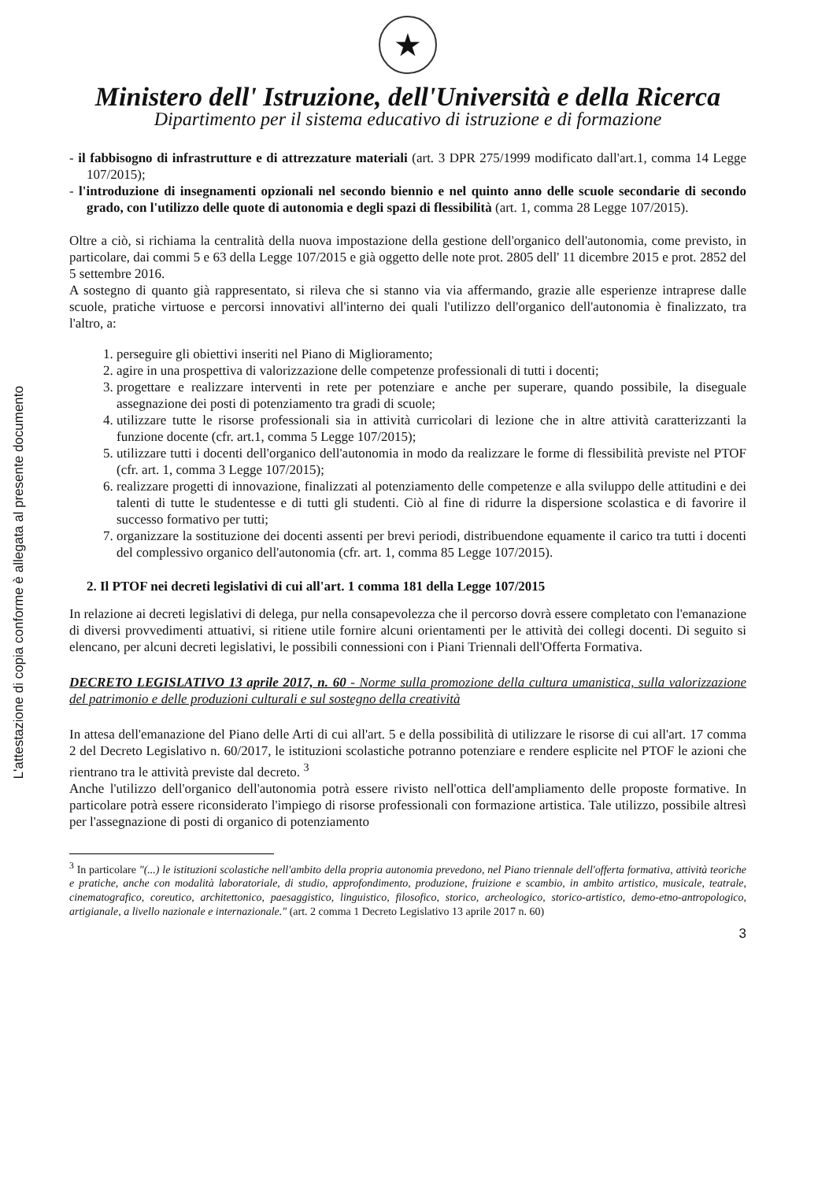L'attestazione di copia conforme è allegata al presente documento
★
Ministero dell' Istruzione, dell'Università e della Ricerca
Dipartimento per il sistema educativo di istruzione e di formazione
- il fabbisogno di infrastrutture e di attrezzature materiali (art. 3 DPR 275/1999 modificato dall'art.1, comma 14 Legge 107/2015);
- l'introduzione di insegnamenti opzionali nel secondo biennio e nel quinto anno delle scuole secondarie di secondo grado, con l'utilizzo delle quote di autonomia e degli spazi di flessibilità (art. 1, comma 28 Legge 107/2015).
Oltre a ciò, si richiama la centralità della nuova impostazione della gestione dell'organico dell'autonomia, come previsto, in particolare, dai commi 5 e 63 della Legge 107/2015 e già oggetto delle note prot. 2805 dell' 11 dicembre 2015 e prot. 2852 del 5 settembre 2016.
A sostegno di quanto già rappresentato, si rileva che si stanno via via affermando, grazie alle esperienze intraprese dalle scuole, pratiche virtuose e percorsi innovativi all'interno dei quali l'utilizzo dell'organico dell'autonomia è finalizzato, tra l'altro, a:
1. perseguire gli obiettivi inseriti nel Piano di Miglioramento;
2. agire in una prospettiva di valorizzazione delle competenze professionali di tutti i docenti;
3. progettare e realizzare interventi in rete per potenziare e anche per superare, quando possibile, la diseguale assegnazione dei posti di potenziamento tra gradi di scuole;
4. utilizzare tutte le risorse professionali sia in attività curricolari di lezione che in altre attività caratterizzanti la funzione docente (cfr. art.1, comma 5 Legge 107/2015);
5. utilizzare tutti i docenti dell'organico dell'autonomia in modo da realizzare le forme di flessibilità previste nel PTOF (cfr. art. 1, comma 3 Legge 107/2015);
6. realizzare progetti di innovazione, finalizzati al potenziamento delle competenze e alla sviluppo delle attitudini e dei talenti di tutte le studentesse e di tutti gli studenti. Ciò al fine di ridurre la dispersione scolastica e di favorire il successo formativo per tutti;
7. organizzare la sostituzione dei docenti assenti per brevi periodi, distribuendone equamente il carico tra tutti i docenti del complessivo organico dell'autonomia (cfr. art. 1, comma 85 Legge 107/2015).
2. Il PTOF nei decreti legislativi di cui all'art. 1 comma 181 della Legge 107/2015
In relazione ai decreti legislativi di delega, pur nella consapevolezza che il percorso dovrà essere completato con l'emanazione di diversi provvedimenti attuativi, si ritiene utile fornire alcuni orientamenti per le attività dei collegi docenti. Di seguito si elencano, per alcuni decreti legislativi, le possibili connessioni con i Piani Triennali dell'Offerta Formativa.
DECRETO LEGISLATIVO 13 aprile 2017, n. 60 - Norme sulla promozione della cultura umanistica, sulla valorizzazione del patrimonio e delle produzioni culturali e sul sostegno della creatività
In attesa dell'emanazione del Piano delle Arti di cui all'art. 5 e della possibilità di utilizzare le risorse di cui all'art. 17 comma 2 del Decreto Legislativo n. 60/2017, le istituzioni scolastiche potranno potenziare e rendere esplicite nel PTOF le azioni che rientrano tra le attività previste dal decreto. <sup>3</sup>
Anche l'utilizzo dell'organico dell'autonomia potrà essere rivisto nell'ottica dell'ampliamento delle proposte formative. In particolare potrà essere riconsiderato l'impiego di risorse professionali con formazione artistica. Tale utilizzo, possibile altresì per l'assegnazione di posti di organico di potenziamento
<sup>3</sup> In particolare "(...) le istituzioni scolastiche nell'ambito della propria autonomia prevedono, nel Piano triennale dell'offerta formativa, attività teoriche e pratiche, anche con modalità laboratoriale, di studio, approfondimento, produzione, fruizione e scambio, in ambito artistico, musicale, teatrale, cinematografico, coreutico, architettonico, paesaggistico, linguistico, filosofico, storico, archeologico, storico-artistico, demo-etno-antropologico, artigianale, a livello nazionale e internazionale." (art. 2 comma 1 Decreto Legislativo 13 aprile 2017 n. 60)
3